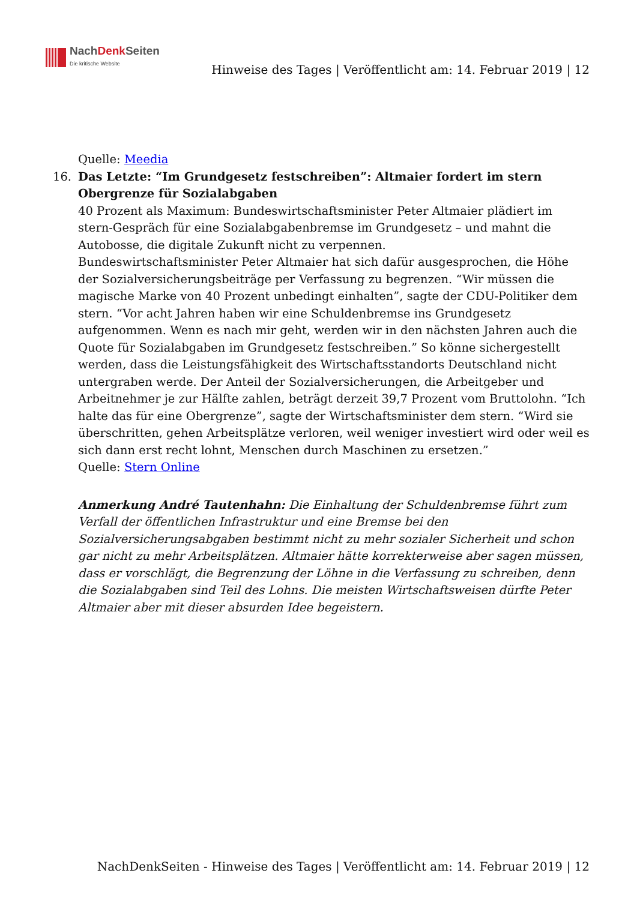NachDenk Seiten
Die kritische Website
Hinweise des Tages | Veröffentlicht am: 14. Februar 2019 | 12
Quelle: Meedia
16. Das Letzte: “Im Grundgesetz festschreiben”: Altmaier fordert im stern Obergrenze für Sozialabgaben
40 Prozent als Maximum: Bundeswirtschaftsminister Peter Altmaier plädiert im stern-Gespräch für eine Sozialabgabenbremse im Grundgesetz – und mahnt die Autobosse, die digitale Zukunft nicht zu verpennen.
Bundeswirtschaftsminister Peter Altmaier hat sich dafür ausgesprochen, die Höhe der Sozialversicherungsbeiträge per Verfassung zu begrenzen. “Wir müssen die magische Marke von 40 Prozent unbedingt einhalten”, sagte der CDU-Politiker dem stern. “Vor acht Jahren haben wir eine Schuldenbremse ins Grundgesetz aufgenommen. Wenn es nach mir geht, werden wir in den nächsten Jahren auch die Quote für Sozialabgaben im Grundgesetz festschreiben.” So könne sichergestellt werden, dass die Leistungsfähigkeit des Wirtschaftsstandorts Deutschland nicht untergraben werde. Der Anteil der Sozialversicherungen, die Arbeitgeber und Arbeitnehmer je zur Hälfte zahlen, beträgt derzeit 39,7 Prozent vom Bruttolohn. “Ich halte das für eine Obergrenze”, sagte der Wirtschaftsminister dem stern. “Wird sie überschritten, gehen Arbeitsplätze verloren, weil weniger investiert wird oder weil es sich dann erst recht lohnt, Menschen durch Maschinen zu ersetzen.”
Quelle: Stern Online
Anmerkung André Tautenhahn: Die Einhaltung der Schuldenbremse führt zum Verfall der öffentlichen Infrastruktur und eine Bremse bei den Sozialversicherungsabgaben bestimmt nicht zu mehr sozialer Sicherheit und schon gar nicht zu mehr Arbeitsplätzen. Altmaier hätte korrekterweise aber sagen müssen, dass er vorschlägt, die Begrenzung der Löhne in die Verfassung zu schreiben, denn die Sozialabgaben sind Teil des Lohns. Die meisten Wirtschaftsweisen dürfte Peter Altmaier aber mit dieser absurden Idee begeistern.
NachDenkSeiten - Hinweise des Tages | Veröffentlicht am: 14. Februar 2019 | 12